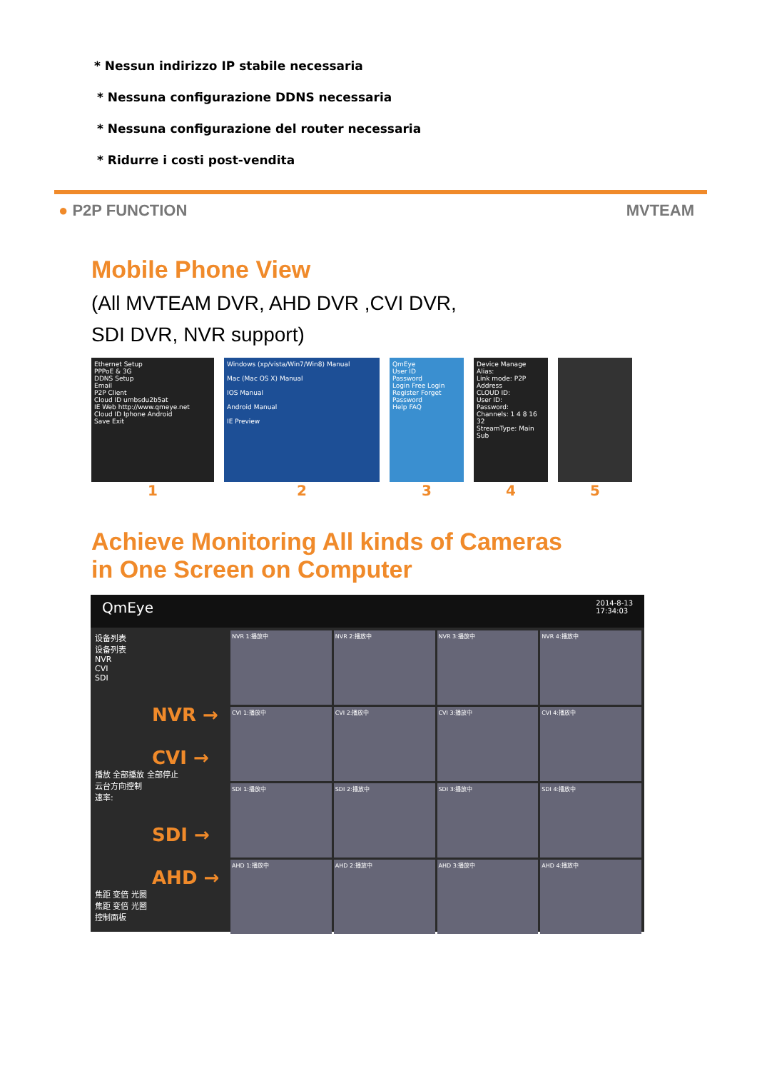* Nessun indirizzo IP stabile necessaria
* Nessuna configurazione DDNS necessaria
* Nessuna configurazione del router necessaria
* Ridurre i costi post-vendita
● P2P FUNCTION MVTEAM
Mobile Phone View
(All MVTEAM DVR, AHD DVR ,CVI DVR,
SDI DVR, NVR support)
Ethernet Setup
PPPoE & 3G
DDNS Setup
Email
P2P Client
Cloud ID umbsdu2b5at
IE Web http://www.qmeye.net
Cloud ID Iphone Android
Save Exit
1
Windows (xp/vista/Win7/Win8) Manual
Mac (Mac OS X) Manual
IOS Manual
Android Manual
IE Preview
2
QmEye
User ID
Password
Login Free Login
Register Forget Password
Help FAQ
3
Device Manage
Alias:
Link mode: P2P Address
CLOUD ID:
User ID:
Password:
Channels: 1 4 8 16 32
StreamType: Main Sub
4
5
Achieve Monitoring All kinds of Cameras
in One Screen on Computer
QmEye 2014-8-13
17:34:03
设备列表
设备列表
NVR
CVI
SDI
NVR →
CVI →
播放 全部播放 全部停止
云台方向控制
速率:
SDI →
AHD →
焦距 变倍 光圈
焦距 变倍 光圈
控制面板
NVR 1:播放中
NVR 2:播放中
NVR 3:播放中
NVR 4:播放中
CVI 1:播放中
CVI 2:播放中
CVI 3:播放中
CVI 4:播放中
SDI 1:播放中
SDI 2:播放中
SDI 3:播放中
SDI 4:播放中
AHD 1:播放中
AHD 2:播放中
AHD 3:播放中
AHD 4:播放中